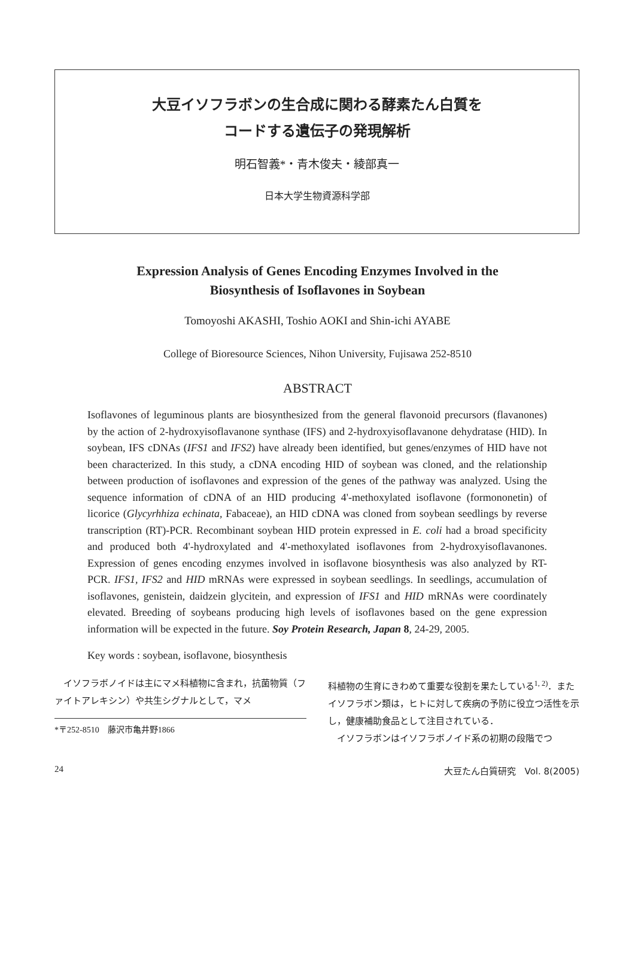大豆イソフラボンの生合成に関わる酵素たん白質を
コードする遺伝子の発現解析
明石智義*・青木俊夫・綾部真一
日本大学生物資源科学部
Expression Analysis of Genes Encoding Enzymes Involved in the
Biosynthesis of Isoflavones in Soybean
Tomoyoshi AKASHI, Toshio AOKI and Shin-ichi AYABE
College of Bioresource Sciences, Nihon University, Fujisawa 252-8510
ABSTRACT
Isoflavones of leguminous plants are biosynthesized from the general flavonoid precursors (flavanones) by the action of 2-hydroxyisoflavanone synthase (IFS) and 2-hydroxyisoflavanone dehydratase (HID). In soybean, IFS cDNAs (IFS1 and IFS2) have already been identified, but genes/enzymes of HID have not been characterized. In this study, a cDNA encoding HID of soybean was cloned, and the relationship between production of isoflavones and expression of the genes of the pathway was analyzed. Using the sequence information of cDNA of an HID producing 4'-methoxylated isoflavone (formononetin) of licorice (Glycyrhhiza echinata, Fabaceae), an HID cDNA was cloned from soybean seedlings by reverse transcription (RT)-PCR. Recombinant soybean HID protein expressed in E. coli had a broad specificity and produced both 4'-hydroxylated and 4'-methoxylated isoflavones from 2-hydroxyisoflavanones. Expression of genes encoding enzymes involved in isoflavone biosynthesis was also analyzed by RT-PCR. IFS1, IFS2 and HID mRNAs were expressed in soybean seedlings. In seedlings, accumulation of isoflavones, genistein, daidzein glycitein, and expression of IFS1 and HID mRNAs were coordinately elevated. Breeding of soybeans producing high levels of isoflavones based on the gene expression information will be expected in the future. Soy Protein Research, Japan 8, 24-29, 2005.
Key words : soybean, isoflavone, biosynthesis
　イソフラボノイドは主にマメ科植物に含まれ，抗菌物質（ファイトアレキシン）や共生シグナルとして，マメ
*〒252-8510　藤沢市亀井野1866
科植物の生育にきわめて重要な役割を果たしている<sup>1, 2)</sup>．またイソフラボン類は，ヒトに対して疾病の予防に役立つ活性を示し，健康補助食品として注目されている．
　イソフラボンはイソフラボノイド系の初期の段階でつ
24 大豆たん白質研究　Vol. 8(2005)